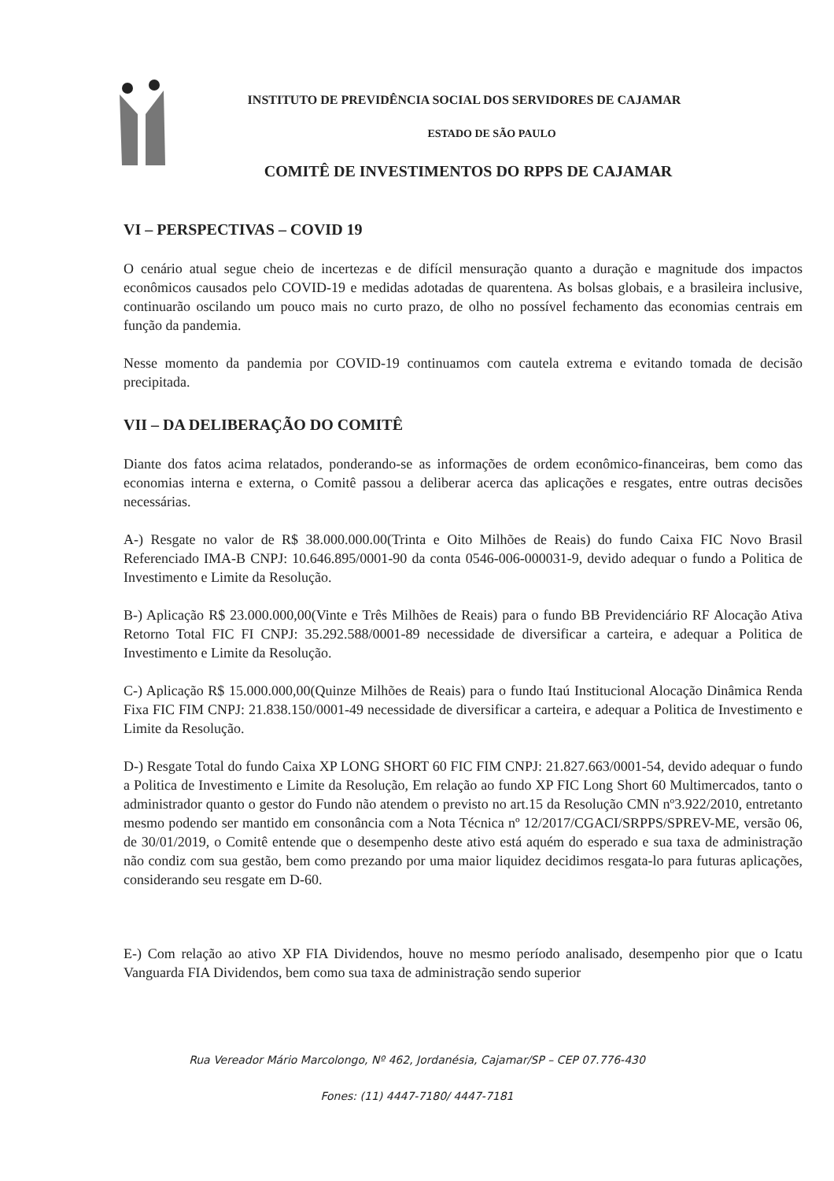INSTITUTO DE PREVIDÊNCIA SOCIAL DOS SERVIDORES DE CAJAMAR
ESTADO DE SÃO PAULO
COMITÊ DE INVESTIMENTOS DO RPPS DE CAJAMAR
VI – PERSPECTIVAS – COVID 19
O cenário atual segue cheio de incertezas e de difícil mensuração quanto a duração e magnitude dos impactos econômicos causados pelo COVID-19 e medidas adotadas de quarentena. As bolsas globais, e a brasileira inclusive, continuarão oscilando um pouco mais no curto prazo, de olho no possível fechamento das economias centrais em função da pandemia.
Nesse momento da pandemia por COVID-19 continuamos com cautela extrema e evitando tomada de decisão precipitada.
VII – DA DELIBERAÇÃO DO COMITÊ
Diante dos fatos acima relatados, ponderando-se as informações de ordem econômico-financeiras, bem como das economias interna e externa, o Comitê passou a deliberar acerca das aplicações e resgates, entre outras decisões necessárias.
A-) Resgate no valor de R$ 38.000.000.00(Trinta e Oito Milhões de Reais) do fundo Caixa FIC Novo Brasil Referenciado IMA-B CNPJ: 10.646.895/0001-90 da conta 0546-006-000031-9, devido adequar o fundo a Politica de Investimento e Limite da Resolução.
B-) Aplicação R$ 23.000.000,00(Vinte e Três Milhões de Reais) para o fundo BB Previdenciário RF Alocação Ativa Retorno Total FIC FI CNPJ: 35.292.588/0001-89 necessidade de diversificar a carteira, e adequar a Politica de Investimento e Limite da Resolução.
C-) Aplicação R$ 15.000.000,00(Quinze Milhões de Reais) para o fundo Itaú Institucional Alocação Dinâmica Renda Fixa FIC FIM CNPJ: 21.838.150/0001-49 necessidade de diversificar a carteira, e adequar a Politica de Investimento e Limite da Resolução.
D-) Resgate Total do fundo Caixa XP LONG SHORT 60 FIC FIM CNPJ: 21.827.663/0001-54, devido adequar o fundo a Politica de Investimento e Limite da Resolução, Em relação ao fundo XP FIC Long Short 60 Multimercados, tanto o administrador quanto o gestor do Fundo não atendem o previsto no art.15 da Resolução CMN nº3.922/2010, entretanto mesmo podendo ser mantido em consonância com a Nota Técnica nº 12/2017/CGACI/SRPPS/SPREV-ME, versão 06, de 30/01/2019, o Comitê entende que o desempenho deste ativo está aquém do esperado e sua taxa de administração não condiz com sua gestão, bem como prezando por uma maior liquidez decidimos resgata-lo para futuras aplicações, considerando seu resgate em D-60.
E-) Com relação ao ativo XP FIA Dividendos, houve no mesmo período analisado, desempenho pior que o Icatu Vanguarda FIA Dividendos, bem como sua taxa de administração sendo superior
Rua Vereador Mário Marcolongo, Nº 462, Jordanésia, Cajamar/SP – CEP 07.776-430
Fones: (11) 4447-7180/ 4447-7181